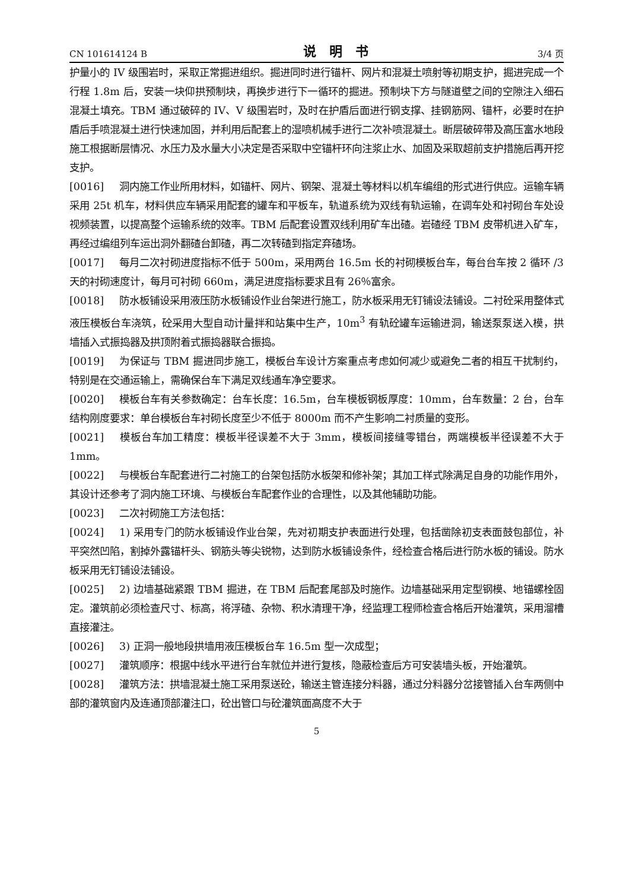CN 101614124 B 说明书 3/4 页
护量小的 IV 级围岩时，采取正常掘进组织。掘进同时进行锚杆、网片和混凝土喷射等初期支护，掘进完成一个行程 1.8m 后，安装一块仰拱预制块，再换步进行下一循环的掘进。预制块下方与隧道壁之间的空隙注入细石混凝土填充。TBM 通过破碎的 IV、V 级围岩时，及时在护盾后面进行钢支撑、挂钢筋网、锚杆，必要时在护盾后手喷混凝土进行快速加固，并利用后配套上的湿喷机械手进行二次补喷混凝土。断层破碎带及高压富水地段施工根据断层情况、水压力及水量大小决定是否采取中空锚杆环向注浆止水、加固及采取超前支护措施后再开挖支护。
[0016] 洞内施工作业所用材料，如锚杆、网片、钢架、混凝土等材料以机车编组的形式进行供应。运输车辆采用 25t 机车，材料供应车辆采用配套的罐车和平板车，轨道系统为双线有轨运输，在调车处和衬砌台车处设视频装置，以提高整个运输系统的效率。TBM 后配套设置双线利用矿车出碴。岩碴经 TBM 皮带机进入矿车，再经过编组列车运出洞外翻碴台卸碴，再二次转碴到指定弃碴场。
[0017] 每月二次衬砌进度指标不低于 500m，采用两台 16.5m 长的衬砌模板台车，每台台车按 2 循环 /3 天的衬砌速度计，每月可衬砌 660m，满足进度指标要求且有 26％富余。
[0018] 防水板铺设采用液压防水板铺设作业台架进行施工，防水板采用无钉铺设法铺设。二衬砼采用整体式液压模板台车浇筑，砼采用大型自动计量拌和站集中生产，10m<sup>3</sup> 有轨砼罐车运输进洞，输送泵泵送入模，拱墙插入式振捣器及拱顶附着式振捣器联合振捣。
[0019] 为保证与 TBM 掘进同步施工，模板台车设计方案重点考虑如何减少或避免二者的相互干扰制约，特别是在交通运输上，需确保台车下满足双线通车净空要求。
[0020] 模板台车有关参数确定：台车长度：16.5m，台车模板钢板厚度：10mm，台车数量：2 台，台车结构刚度要求：单台模板台车衬砌长度至少不低于 8000m 而不产生影响二衬质量的变形。
[0021] 模板台车加工精度：模板半径误差不大于 3mm，模板间接缝零错台，两端模板半径误差不大于 1mm。
[0022] 与模板台车配套进行二衬施工的台架包括防水板架和修补架；其加工样式除满足自身的功能作用外，其设计还参考了洞内施工环境、与模板台车配套作业的合理性，以及其他辅助功能。
[0023] 二次衬砌施工方法包括：
[0024] 1) 采用专门的防水板铺设作业台架，先对初期支护表面进行处理，包括凿除初支表面鼓包部位，补平突然凹陷，割掉外露锚杆头、钢筋头等尖锐物，达到防水板铺设条件，经检查合格后进行防水板的铺设。防水板采用无钉铺设法铺设。
[0025] 2) 边墙基础紧跟 TBM 掘进，在 TBM 后配套尾部及时施作。边墙基础采用定型钢模、地锚螺栓固定。灌筑前必须检查尺寸、标高，将浮碴、杂物、积水清理干净，经监理工程师检查合格后开始灌筑，采用溜槽直接灌注。
[0026] 3) 正洞一般地段拱墙用液压模板台车 16.5m 型一次成型；
[0027] 灌筑顺序：根据中线水平进行台车就位并进行复核，隐蔽检查后方可安装墙头板，开始灌筑。
[0028] 灌筑方法：拱墙混凝土施工采用泵送砼，输送主管连接分料器，通过分料器分岔接管插入台车两侧中部的灌筑窗内及连通顶部灌注口，砼出管口与砼灌筑面高度不大于
5